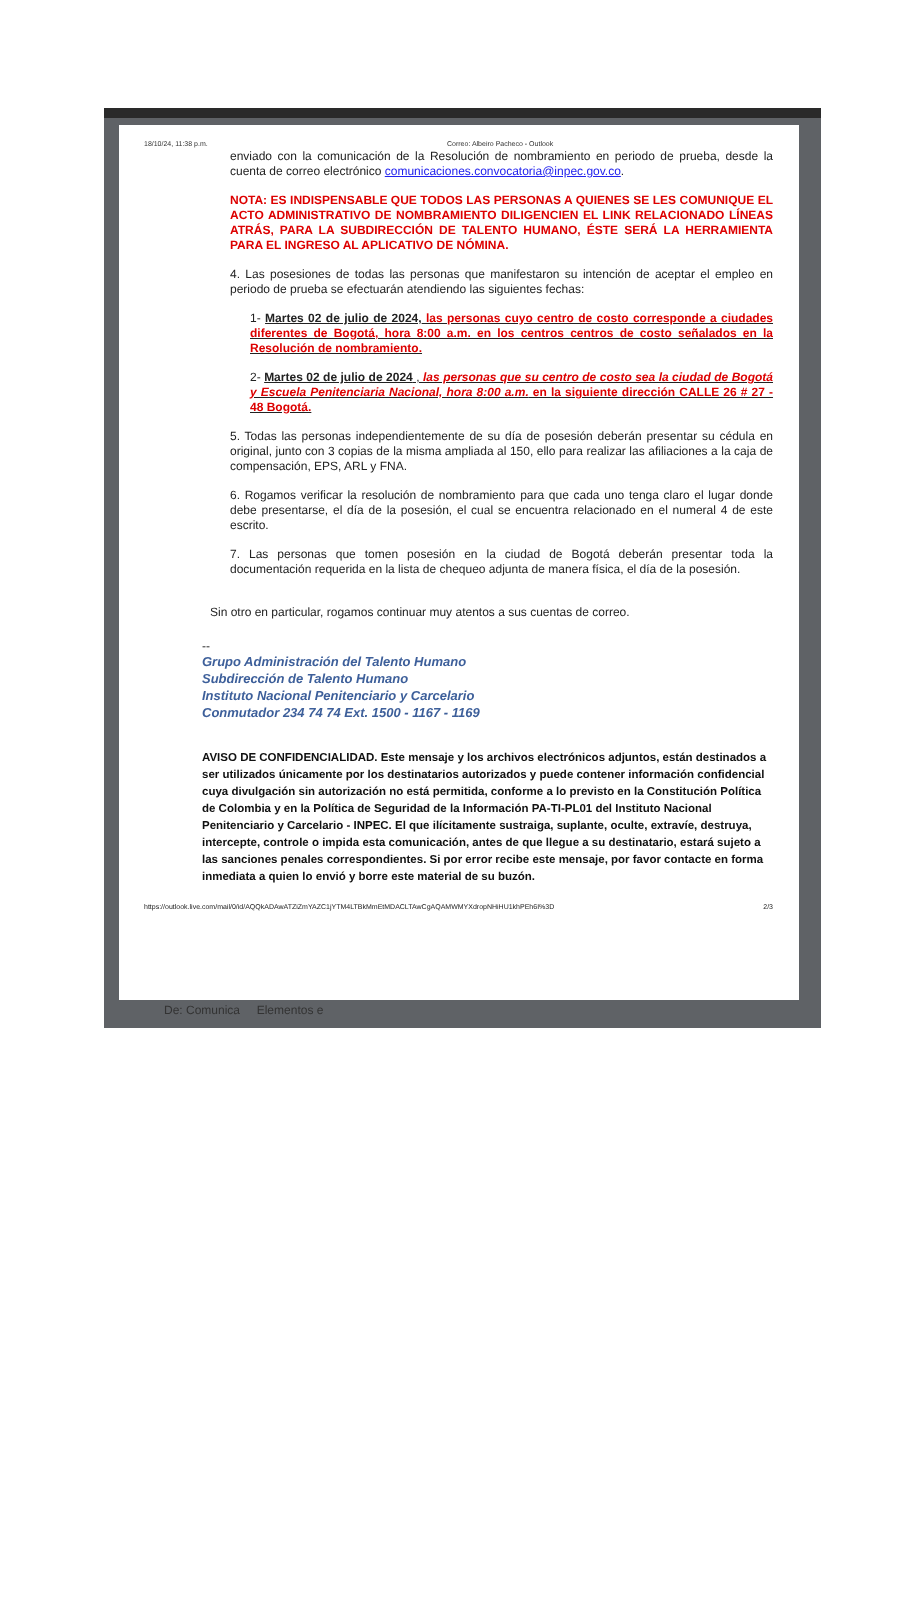18/10/24, 11:38 p.m. Correo: Albeiro Pacheco - Outlook
enviado con la comunicación de la Resolución de nombramiento en periodo de prueba, desde la cuenta de correo electrónico comunicaciones.convocatoria@inpec.gov.co.
NOTA: ES INDISPENSABLE QUE TODOS LAS PERSONAS A QUIENES SE LES COMUNIQUE EL ACTO ADMINISTRATIVO DE NOMBRAMIENTO DILIGENCIEN EL LINK RELACIONADO LÍNEAS ATRÁS, PARA LA SUBDIRECCIÓN DE TALENTO HUMANO, ÉSTE SERÁ LA HERRAMIENTA PARA EL INGRESO AL APLICATIVO DE NÓMINA.
4. Las posesiones de todas las personas que manifestaron su intención de aceptar el empleo en periodo de prueba se efectuarán atendiendo las siguientes fechas:
1- Martes 02 de julio de 2024, las personas cuyo centro de costo corresponde a ciudades diferentes de Bogotá, hora 8:00 a.m. en los centros centros de costo señalados en la Resolución de nombramiento.
2- Martes 02 de julio de 2024 , las personas que su centro de costo sea la ciudad de Bogotá y Escuela Penitenciaria Nacional, hora 8:00 a.m. en la siguiente dirección CALLE 26 # 27 - 48 Bogotá.
5. Todas las personas independientemente de su día de posesión deberán presentar su cédula en original, junto con 3 copias de la misma ampliada al 150, ello para realizar las afiliaciones a la caja de compensación, EPS, ARL y FNA.
6. Rogamos verificar la resolución de nombramiento para que cada uno tenga claro el lugar donde debe presentarse, el día de la posesión, el cual se encuentra relacionado en el numeral 4 de este escrito.
7. Las personas que tomen posesión en la ciudad de Bogotá deberán presentar toda la documentación requerida en la lista de chequeo adjunta de manera física, el día de la posesión.
Sin otro en particular, rogamos continuar muy atentos a sus cuentas de correo.
--
Grupo Administración del Talento Humano
Subdirección de Talento Humano
Instituto Nacional Penitenciario y Carcelario
Conmutador 234 74 74 Ext. 1500 - 1167 - 1169
AVISO DE CONFIDENCIALIDAD. Este mensaje y los archivos electrónicos adjuntos, están destinados a ser utilizados únicamente por los destinatarios autorizados y puede contener información confidencial cuya divulgación sin autorización no está permitida, conforme a lo previsto en la Constitución Política de Colombia y en la Política de Seguridad de la Información PA-TI-PL01 del Instituto Nacional Penitenciario y Carcelario - INPEC. El que ilícitamente sustraiga, suplante, oculte, extravíe, destruya, intercepte, controle o impida esta comunicación, antes de que llegue a su destinatario, estará sujeto a las sanciones penales correspondientes. Si por error recibe este mensaje, por favor contacte en forma inmediata a quien lo envió y borre este material de su buzón.
https://outlook.live.com/mail/0/id/AQQkADAwATZiZmYAZC1jYTM4LTBkMmEtMDACLTAwCgAQAMWMYXdropNHiHU1khPEh6I%3D 2/3
De: Comunica Elementos e